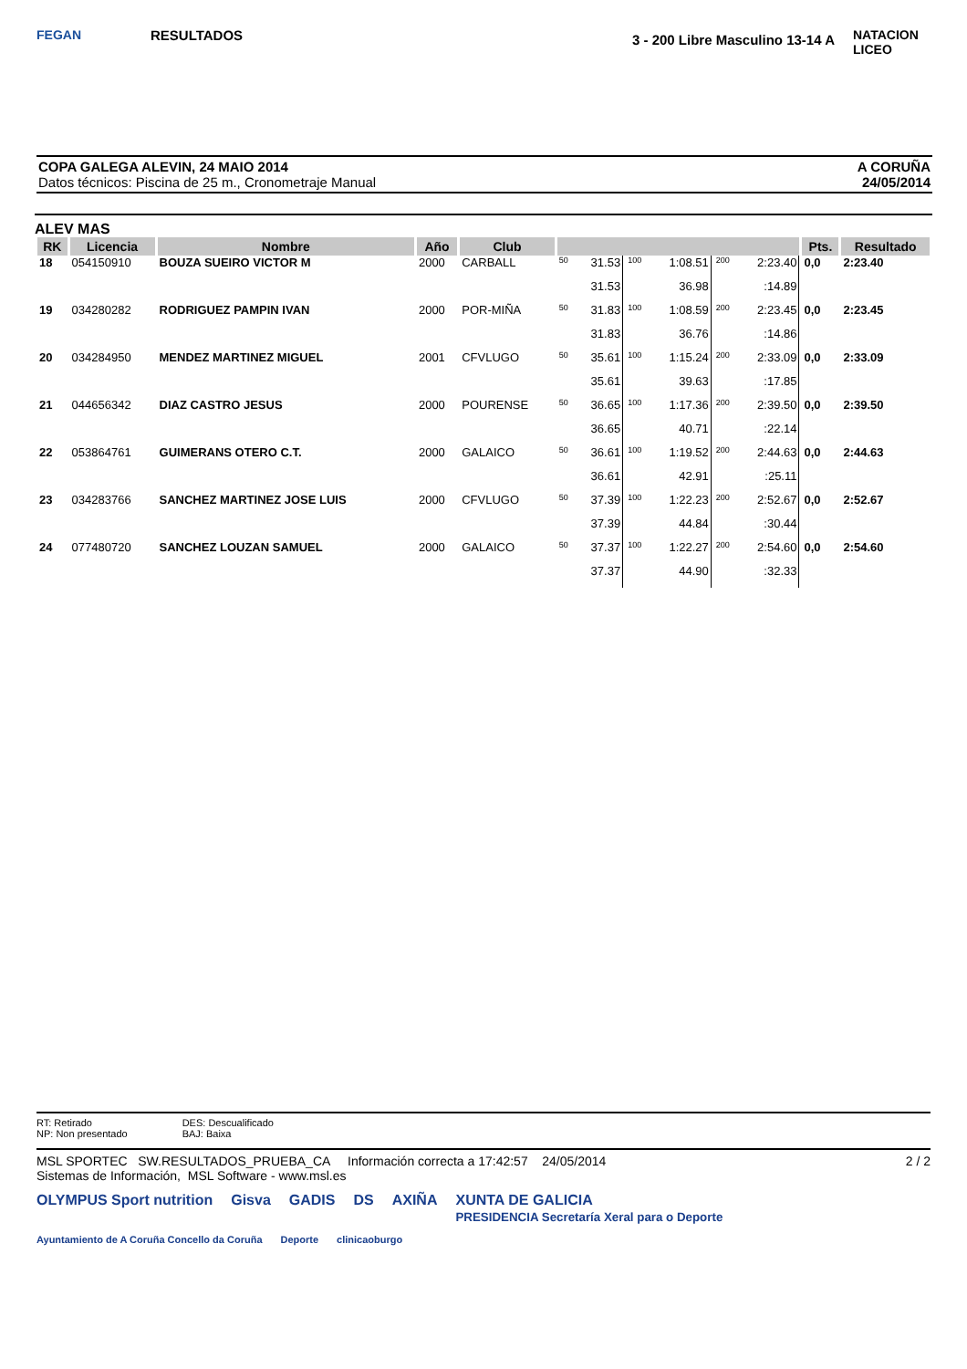FEGAN
RESULTADOS
3 - 200 Libre Masculino 13-14 A
NATACION LICEO
COPA GALEGA ALEVIN, 24 MAIO 2014
Datos técnicos: Piscina de 25 m., Cronometraje Manual
A CORUÑA
24/05/2014
ALEV MAS
| RK | Licencia | Nombre | Año | Club | | | | | | | Pts. | Resultado |
| --- | --- | --- | --- | --- | --- | --- | --- | --- | --- | --- | --- | --- |
| 18 | 054150910 | BOUZA SUEIRO VICTOR M | 2000 | CARBALL | 50 | 31.53 | 100 | 1:08.51 | 200 | 2:23.40 | 0,0 | 2:23.40 |
| | | | | | | 31.53 | | 36.98 | | :14.89 | | |
| 19 | 034280282 | RODRIGUEZ PAMPIN IVAN | 2000 | POR-MIÑA | 50 | 31.83 | 100 | 1:08.59 | 200 | 2:23.45 | 0,0 | 2:23.45 |
| | | | | | | 31.83 | | 36.76 | | :14.86 | | |
| 20 | 034284950 | MENDEZ MARTINEZ MIGUEL | 2001 | CFVLUGO | 50 | 35.61 | 100 | 1:15.24 | 200 | 2:33.09 | 0,0 | 2:33.09 |
| | | | | | | 35.61 | | 39.63 | | :17.85 | | |
| 21 | 044656342 | DIAZ CASTRO JESUS | 2000 | POURENSE | 50 | 36.65 | 100 | 1:17.36 | 200 | 2:39.50 | 0,0 | 2:39.50 |
| | | | | | | 36.65 | | 40.71 | | :22.14 | | |
| 22 | 053864761 | GUIMERANS OTERO C.T. | 2000 | GALAICO | 50 | 36.61 | 100 | 1:19.52 | 200 | 2:44.63 | 0,0 | 2:44.63 |
| | | | | | | 36.61 | | 42.91 | | :25.11 | | |
| 23 | 034283766 | SANCHEZ MARTINEZ JOSE LUIS | 2000 | CFVLUGO | 50 | 37.39 | 100 | 1:22.23 | 200 | 2:52.67 | 0,0 | 2:52.67 |
| | | | | | | 37.39 | | 44.84 | | :30.44 | | |
| 24 | 077480720 | SANCHEZ LOUZAN SAMUEL | 2000 | GALAICO | 50 | 37.37 | 100 | 1:22.27 | 200 | 2:54.60 | 0,0 | 2:54.60 |
| | | | | | | 37.37 | | 44.90 | | :32.33 | | |
RT: Retirado
NP: Non presentado
DES: Descualificado
BAJ: Baixa
MSL SPORTEC SW.RESULTADOS_PRUEBA_CA Información correcta a 17:42:57 24/05/2014
Sistemas de Información, MSL Software - www.msl.es
2 / 2
OLYMPUS Sport nutrition Gisva GADIS DS AXIÑA XUNTA DE GALICIA
PRESIDENCIA Secretaría Xeral para o Deporte
Ayuntamiento de A Coruña Concello da Coruña Deporte clinicaoburgo